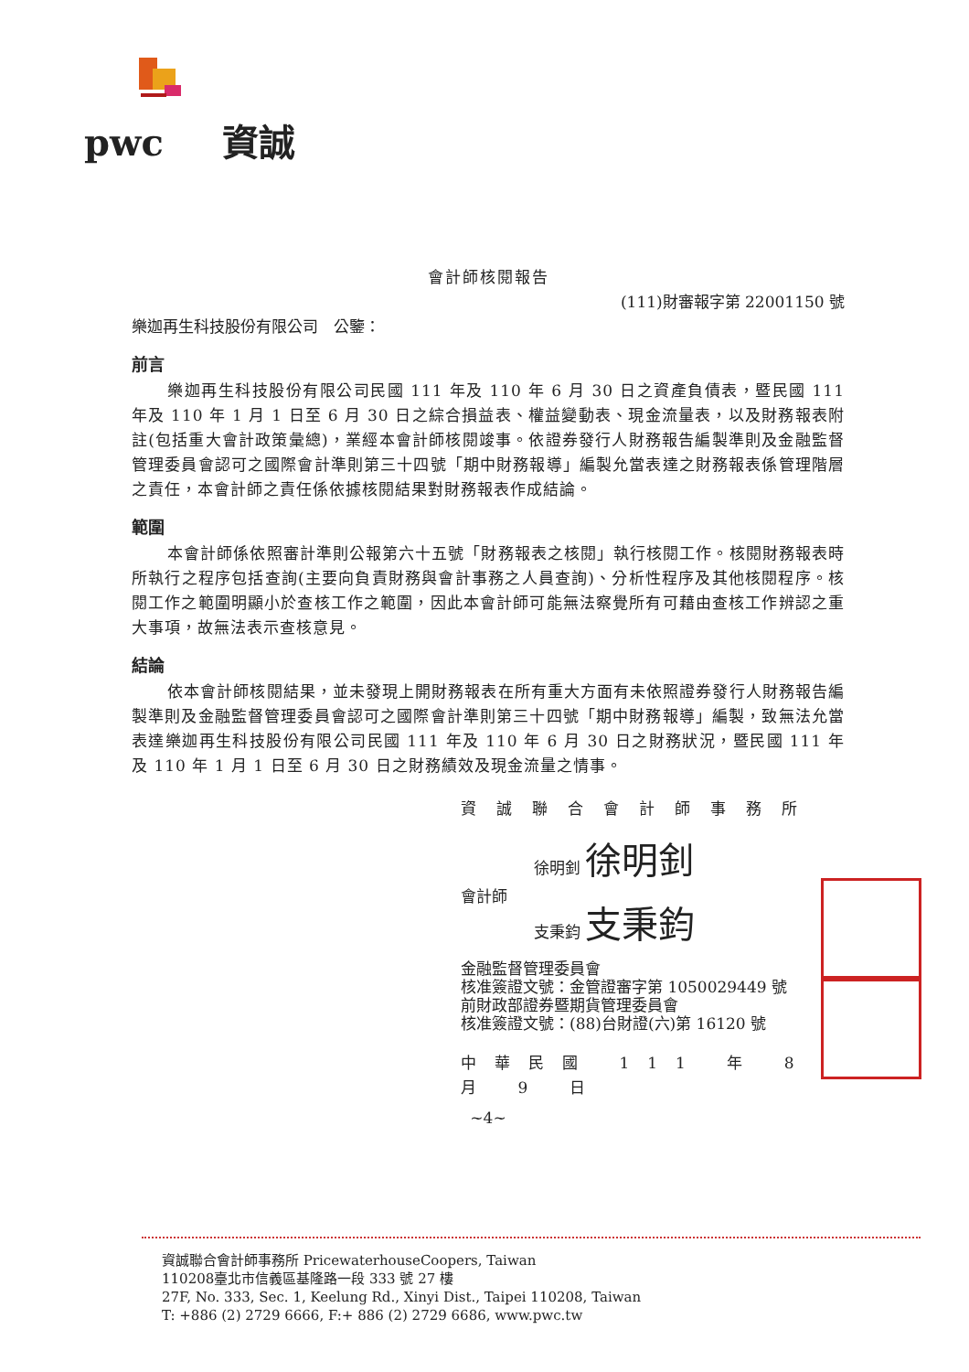pwc 資誠
會計師核閱報告
(111)財審報字第 22001150 號
樂迦再生科技股份有限公司　公鑒：
前言
樂迦再生科技股份有限公司民國 111 年及 110 年 6 月 30 日之資產負債表，暨民國 111 年及 110 年 1 月 1 日至 6 月 30 日之綜合損益表、權益變動表、現金流量表，以及財務報表附註(包括重大會計政策彙總)，業經本會計師核閱竣事。依證券發行人財務報告編製準則及金融監督管理委員會認可之國際會計準則第三十四號「期中財務報導」編製允當表達之財務報表係管理階層之責任，本會計師之責任係依據核閱結果對財務報表作成結論。
範圍
本會計師係依照審計準則公報第六十五號「財務報表之核閱」執行核閱工作。核閱財務報表時所執行之程序包括查詢(主要向負責財務與會計事務之人員查詢)、分析性程序及其他核閱程序。核閱工作之範圍明顯小於查核工作之範圍，因此本會計師可能無法察覺所有可藉由查核工作辨認之重大事項，故無法表示查核意見。
結論
依本會計師核閱結果，並未發現上開財務報表在所有重大方面有未依照證券發行人財務報告編製準則及金融監督管理委員會認可之國際會計準則第三十四號「期中財務報導」編製，致無法允當表達樂迦再生科技股份有限公司民國 111 年及 110 年 6 月 30 日之財務狀況，暨民國 111 年及 110 年 1 月 1 日至 6 月 30 日之財務績效及現金流量之情事。
資誠聯合會計師事務所
徐明釗 徐明釗
會計師
支秉鈞 支秉鈞
金融監督管理委員會
核准簽證文號：金管證審字第 1050029449 號
前財政部證券暨期貨管理委員會
核准簽證文號：(88)台財證(六)第 16120 號
中華民國 111 年 8 月 9 日
~4~
資誠聯合會計師事務所 PricewaterhouseCoopers, Taiwan
110208臺北市信義區基隆路一段 333 號 27 樓
27F, No. 333, Sec. 1, Keelung Rd., Xinyi Dist., Taipei 110208, Taiwan
T: +886 (2) 2729 6666, F:+ 886 (2) 2729 6686, www.pwc.tw